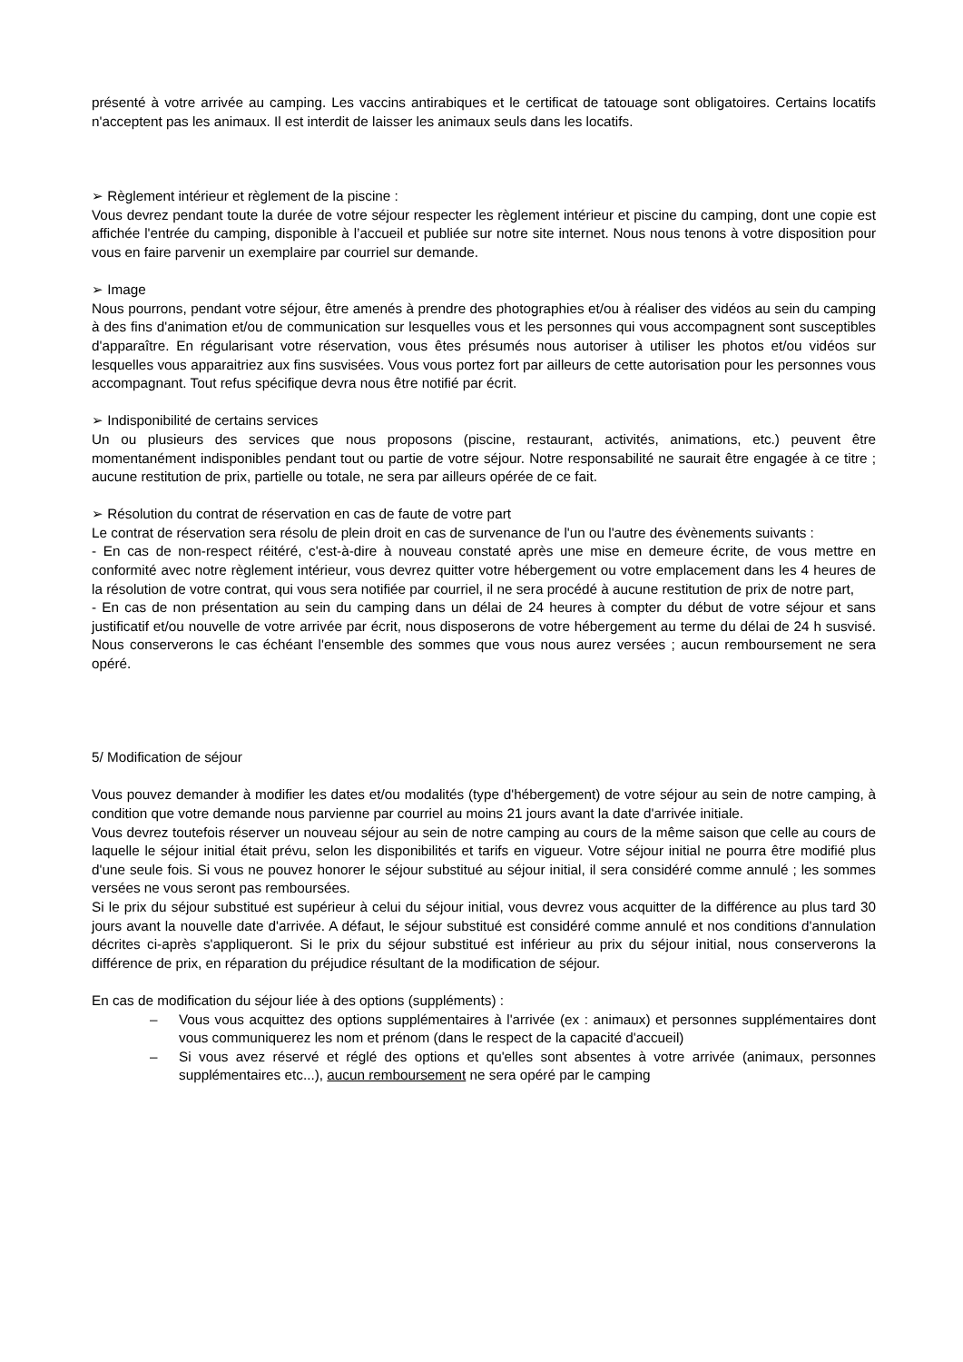présenté à votre arrivée au camping. Les vaccins antirabiques et le certificat de tatouage sont obligatoires. Certains locatifs n'acceptent pas les animaux. Il est interdit de laisser les animaux seuls dans les locatifs.
➢ Règlement intérieur et règlement de la piscine :
Vous devrez pendant toute la durée de votre séjour respecter les règlement intérieur et piscine du camping, dont une copie est affichée l'entrée du camping, disponible à l’accueil et publiée sur notre site internet. Nous nous tenons à votre disposition pour vous en faire parvenir un exemplaire par courriel sur demande.
➢ Image
Nous pourrons, pendant votre séjour, être amenés à prendre des photographies et/ou à réaliser des vidéos au sein du camping à des fins d'animation et/ou de communication sur lesquelles vous et les personnes qui vous accompagnent sont susceptibles d'apparaître. En régularisant votre réservation, vous êtes présumés nous autoriser à utiliser les photos et/ou vidéos sur lesquelles vous apparaitriez aux fins susvisées. Vous vous portez fort par ailleurs de cette autorisation pour les personnes vous accompagnant. Tout refus spécifique devra nous être notifié par écrit.
➢ Indisponibilité de certains services
Un ou plusieurs des services que nous proposons (piscine, restaurant, activités, animations, etc.) peuvent être momentanément indisponibles pendant tout ou partie de votre séjour. Notre responsabilité ne saurait être engagée à ce titre ; aucune restitution de prix, partielle ou totale, ne sera par ailleurs opérée de ce fait.
➢ Résolution du contrat de réservation en cas de faute de votre part
Le contrat de réservation sera résolu de plein droit en cas de survenance de l'un ou l'autre des évènements suivants :
- En cas de non-respect réitéré, c'est-à-dire à nouveau constaté après une mise en demeure écrite, de vous mettre en conformité avec notre règlement intérieur, vous devrez quitter votre hébergement ou votre emplacement dans les 4 heures de la résolution de votre contrat, qui vous sera notifiée par courriel, il ne sera procédé à aucune restitution de prix de notre part,
- En cas de non présentation au sein du camping dans un délai de 24 heures à compter du début de votre séjour et sans justificatif et/ou nouvelle de votre arrivée par écrit, nous disposerons de votre hébergement au terme du délai de 24 h susvisé. Nous conserverons le cas échéant l'ensemble des sommes que vous nous aurez versées ; aucun remboursement ne sera opéré.
5/ Modification de séjour
Vous pouvez demander à modifier les dates et/ou modalités (type d'hébergement) de votre séjour au sein de notre camping, à condition que votre demande nous parvienne par courriel au moins 21 jours avant la date d'arrivée initiale.
Vous devrez toutefois réserver un nouveau séjour au sein de notre camping au cours de la même saison que celle au cours de laquelle le séjour initial était prévu, selon les disponibilités et tarifs en vigueur. Votre séjour initial ne pourra être modifié plus d'une seule fois. Si vous ne pouvez honorer le séjour substitué au séjour initial, il sera considéré comme annulé ; les sommes versées ne vous seront pas remboursées.
Si le prix du séjour substitué est supérieur à celui du séjour initial, vous devrez vous acquitter de la différence au plus tard 30 jours avant la nouvelle date d'arrivée. A défaut, le séjour substitué est considéré comme annulé et nos conditions d'annulation décrites ci-après s'appliqueront. Si le prix du séjour substitué est inférieur au prix du séjour initial, nous conserverons la différence de prix, en réparation du préjudice résultant de la modification de séjour.
En cas de modification du séjour liée à des options (suppléments) :
– Vous vous acquittez des options supplémentaires à l'arrivée (ex : animaux) et personnes supplémentaires dont vous communiquerez les nom et prénom (dans le respect de la capacité d'accueil)
– Si vous avez réservé et réglé des options et qu'elles sont absentes à votre arrivée (animaux, personnes supplémentaires etc...), aucun remboursement ne sera opéré par le camping